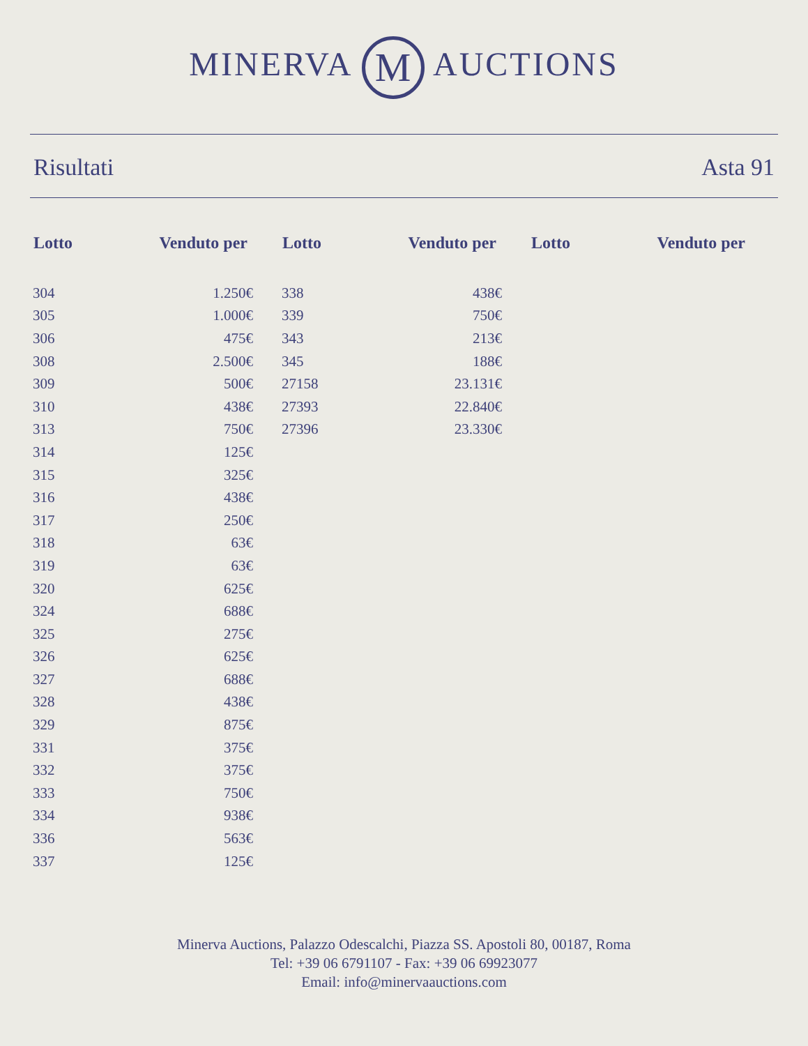MINERVA M AUCTIONS
Risultati Asta 91
| Lotto | Venduto per |
| --- | --- |
| 304 | 1.250€ |
| 305 | 1.000€ |
| 306 | 475€ |
| 308 | 2.500€ |
| 309 | 500€ |
| 310 | 438€ |
| 313 | 750€ |
| 314 | 125€ |
| 315 | 325€ |
| 316 | 438€ |
| 317 | 250€ |
| 318 | 63€ |
| 319 | 63€ |
| 320 | 625€ |
| 324 | 688€ |
| 325 | 275€ |
| 326 | 625€ |
| 327 | 688€ |
| 328 | 438€ |
| 329 | 875€ |
| 331 | 375€ |
| 332 | 375€ |
| 333 | 750€ |
| 334 | 938€ |
| 336 | 563€ |
| 337 | 125€ |
| Lotto | Venduto per |
| --- | --- |
| 338 | 438€ |
| 339 | 750€ |
| 343 | 213€ |
| 345 | 188€ |
| 27158 | 23.131€ |
| 27393 | 22.840€ |
| 27396 | 23.330€ |
| Lotto | Venduto per |
| --- | --- |
Minerva Auctions, Palazzo Odescalchi, Piazza SS. Apostoli 80, 00187, Roma
Tel: +39 06 6791107 - Fax: +39 06 69923077
Email: info@minervaauctions.com